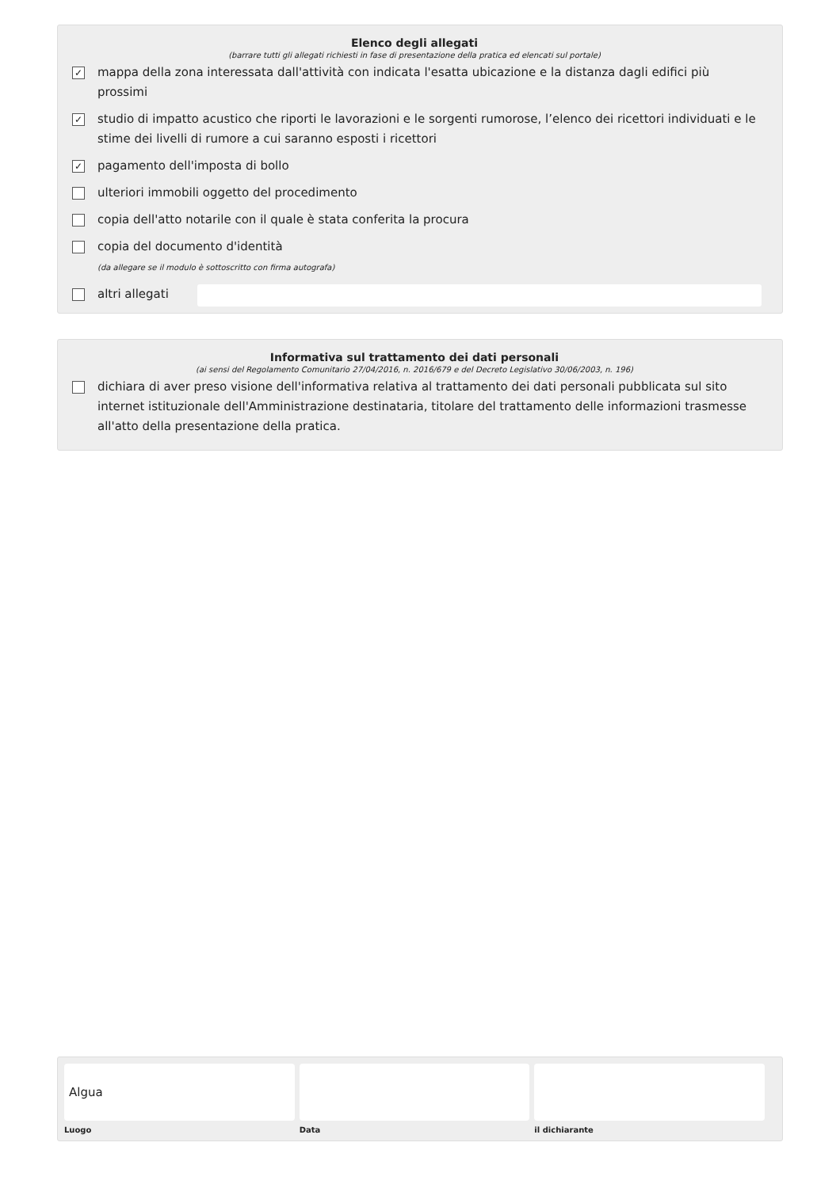Elenco degli allegati
(barrare tutti gli allegati richiesti in fase di presentazione della pratica ed elencati sul portale)
✓ mappa della zona interessata dall'attività con indicata l'esatta ubicazione e la distanza dagli edifici più prossimi
✓ studio di impatto acustico che riporti le lavorazioni e le sorgenti rumorose, l’elenco dei ricettori individuati e le stime dei livelli di rumore a cui saranno esposti i ricettori
✓ pagamento dell'imposta di bollo
ulteriori immobili oggetto del procedimento
copia dell'atto notarile con il quale è stata conferita la procura
copia del documento d'identità
(da allegare se il modulo è sottoscritto con firma autografa)
altri allegati
Informativa sul trattamento dei dati personali
(ai sensi del Regolamento Comunitario 27/04/2016, n. 2016/679 e del Decreto Legislativo 30/06/2003, n. 196)
dichiara di aver preso visione dell'informativa relativa al trattamento dei dati personali pubblicata sul sito internet istituzionale dell'Amministrazione destinataria, titolare del trattamento delle informazioni trasmesse all'atto della presentazione della pratica.
Algua
Luogo
Data il dichiarante